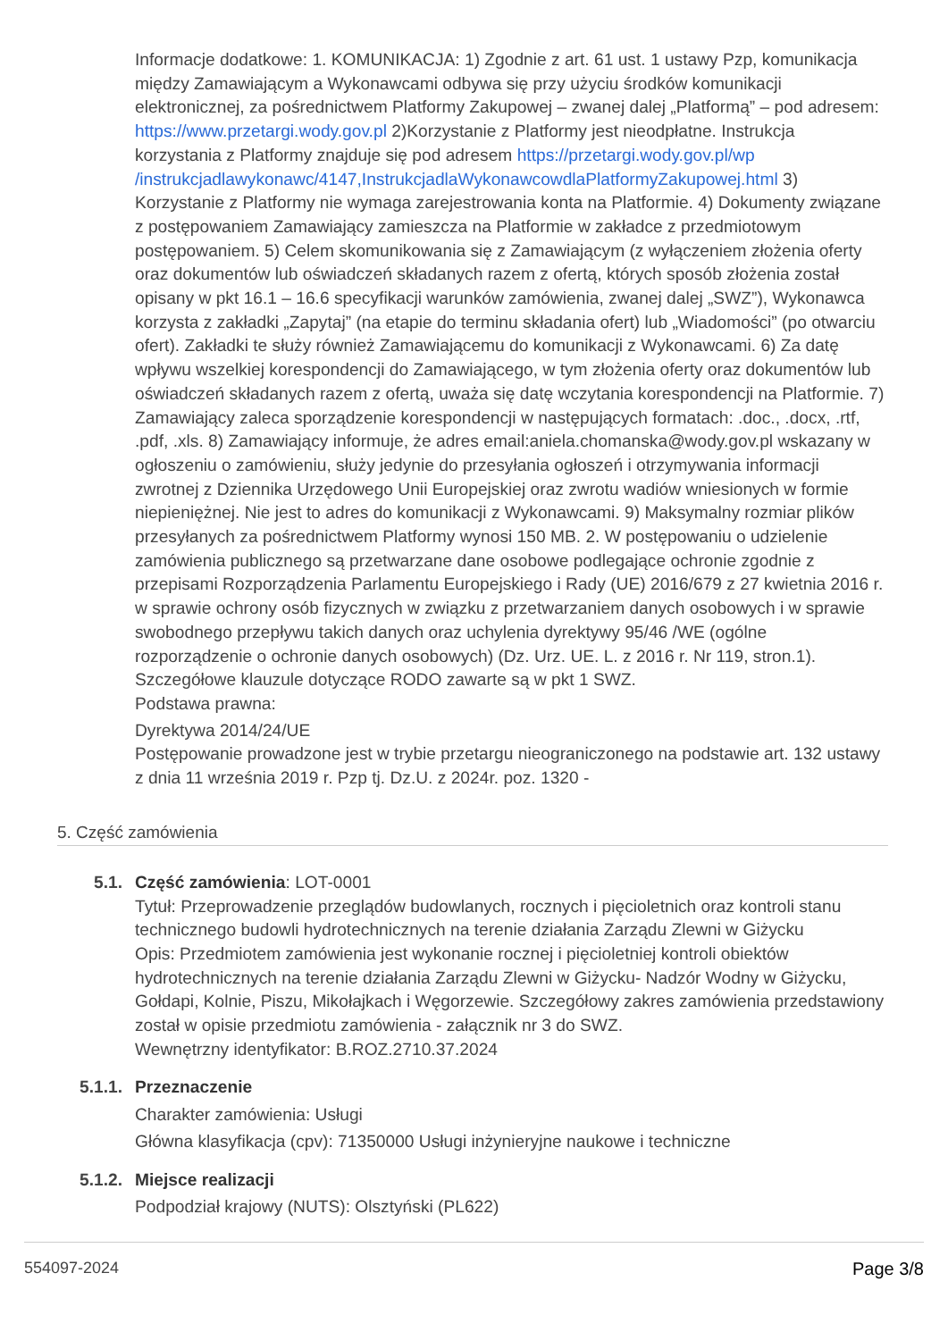Informacje dodatkowe: 1. KOMUNIKACJA: 1) Zgodnie z art. 61 ust. 1 ustawy Pzp, komunikacja między Zamawiającym a Wykonawcami odbywa się przy użyciu środków komunikacji elektronicznej, za pośrednictwem Platformy Zakupowej – zwanej dalej „Platformą” – pod adresem: https://www.przetargi.wody.gov.pl 2)Korzystanie z Platformy jest nieodpłatne. Instrukcja korzystania z Platformy znajduje się pod adresem https://przetargi.wody.gov.pl/wp /instrukcjadlawykonawc/4147,InstrukcjadlaWykonawcowdlaPlatformyZakupowej.html 3) Korzystanie z Platformy nie wymaga zarejestrowania konta na Platformie. 4) Dokumenty związane z postępowaniem Zamawiający zamieszcza na Platformie w zakładce z przedmiotowym postępowaniem. 5) Celem skomunikowania się z Zamawiającym (z wyłączeniem złożenia oferty oraz dokumentów lub oświadczeń składanych razem z ofertą, których sposób złożenia został opisany w pkt 16.1 – 16.6 specyfikacji warunków zamówienia, zwanej dalej „SWZ”), Wykonawca korzysta z zakładki „Zapytaj” (na etapie do terminu składania ofert) lub „Wiadomości” (po otwarciu ofert). Zakładki te służy również Zamawiającemu do komunikacji z Wykonawcami. 6) Za datę wpływu wszelkiej korespondencji do Zamawiającego, w tym złożenia oferty oraz dokumentów lub oświadczeń składanych razem z ofertą, uważa się datę wczytania korespondencji na Platformie. 7) Zamawiający zaleca sporządzenie korespondencji w następujących formatach: .doc., .docx, .rtf, .pdf, .xls. 8) Zamawiający informuje, że adres email:aniela.chomanska@wody.gov.pl wskazany w ogłoszeniu o zamówieniu, służy jedynie do przesyłania ogłoszeń i otrzymywania informacji zwrotnej z Dziennika Urzędowego Unii Europejskiej oraz zwrotu wadiów wniesionych w formie niepieniężnej. Nie jest to adres do komunikacji z Wykonawcami. 9) Maksymalny rozmiar plików przesyłanych za pośrednictwem Platformy wynosi 150 MB. 2. W postępowaniu o udzielenie zamówienia publicznego są przetwarzane dane osobowe podlegające ochronie zgodnie z przepisami Rozporządzenia Parlamentu Europejskiego i Rady (UE) 2016/679 z 27 kwietnia 2016 r. w sprawie ochrony osób fizycznych w związku z przetwarzaniem danych osobowych i w sprawie swobodnego przepływu takich danych oraz uchylenia dyrektywy 95/46 /WE (ogólne rozporządzenie o ochronie danych osobowych) (Dz. Urz. UE. L. z 2016 r. Nr 119, stron.1). Szczegółowe klauzule dotyczące RODO zawarte są w pkt 1 SWZ.
Podstawa prawna:
Dyrektywa 2014/24/UE
Postępowanie prowadzone jest w trybie przetargu nieograniczonego na podstawie art. 132 ustawy z dnia 11 września 2019 r. Pzp tj. Dz.U. z 2024r. poz. 1320 -
5. Część zamówienia
5.1. Część zamówienia: LOT-0001
Tytuł: Przeprowadzenie przeglądów budowlanych, rocznych i pięcioletnich oraz kontroli stanu technicznego budowli hydrotechnicznych na terenie działania Zarządu Zlewni w Giżycku
Opis: Przedmiotem zamówienia jest wykonanie rocznej i pięcioletniej kontroli obiektów hydrotechnicznych na terenie działania Zarządu Zlewni w Giżycku- Nadzór Wodny w Giżycku, Gołdapi, Kolnie, Piszu, Mikołajkach i Węgorzewie. Szczegółowy zakres zamówienia przedstawiony został w opisie przedmiotu zamówienia - załącznik nr 3 do SWZ.
Wewnętrzny identyfikator: B.ROZ.2710.37.2024
5.1.1. Przeznaczenie
Charakter zamówienia: Usługi
Główna klasyfikacja (cpv): 71350000 Usługi inżynieryjne naukowe i techniczne
5.1.2. Miejsce realizacji
Podpodział krajowy (NUTS): Olsztyński (PL622)
554097-2024 Page 3/8